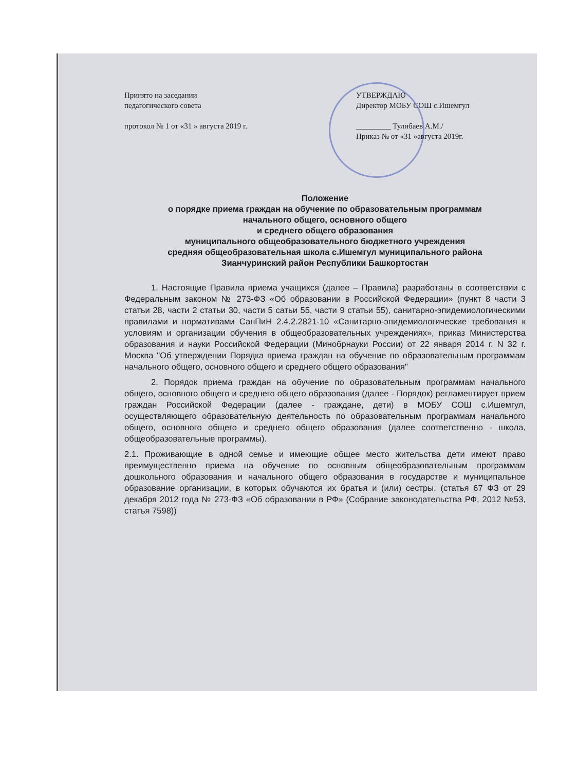Принято на заседании
педагогического совета
протокол № 1 от «31 » августа 2019 г.
УТВЕРЖДАЮ
Директор МОБУ СОШ с.Ишемгул
_________ Тулибаев А.М./
Приказ № от «31 »августа 2019г.
Положение
о порядке приема граждан на обучение по образовательным программам
начального общего, основного общего
и среднего общего образования
муниципального общеобразовательного бюджетного учреждения
средняя общеобразовательная школа с.Ишемгул муниципального района
Зианчуринский район Республики Башкортостан
1. Настоящие Правила приема учащихся (далее – Правила) разработаны в соответствии с Федеральным законом № 273-ФЗ «Об образовании в Российской Федерации» (пункт 8 части 3 статьи 28, части 2 статьи 30, части 5 сатьи 55, части 9 статьи 55), санитарно-эпидемиологическими правилами и нормативами СанПиН 2.4.2.2821-10 «Санитарно-эпидемиологические требования к условиям и организации обучения в общеобразовательных учреждениях», приказ Министерства образования и науки Российской Федерации (Минобрнауки России) от 22 января 2014 г. N 32 г. Москва "Об утверждении Порядка приема граждан на обучение по образовательным программам начального общего, основного общего и среднего общего образования"
2. Порядок приема граждан на обучение по образовательным программам начального общего, основного общего и среднего общего образования (далее - Порядок) регламентирует прием граждан Российской Федерации (далее - граждане, дети) в МОБУ СОШ с.Ишемгул, осуществляющего образовательную деятельность по образовательным программам начального общего, основного общего и среднего общего образования (далее соответственно - школа, общеобразовательные программы).
2.1. Проживающие в одной семье и имеющие общее место жительства дети имеют право преимущественно приема на обучение по основным общеобразовательным программам дошкольного образования и начального общего образования в государстве и муниципальное образование организации, в которых обучаются их братья и (или) сестры. (статья 67 ФЗ от 29 декабря 2012 года № 273-ФЗ «Об образовании в РФ» (Собрание законодательства РФ, 2012 №53, статья 7598))